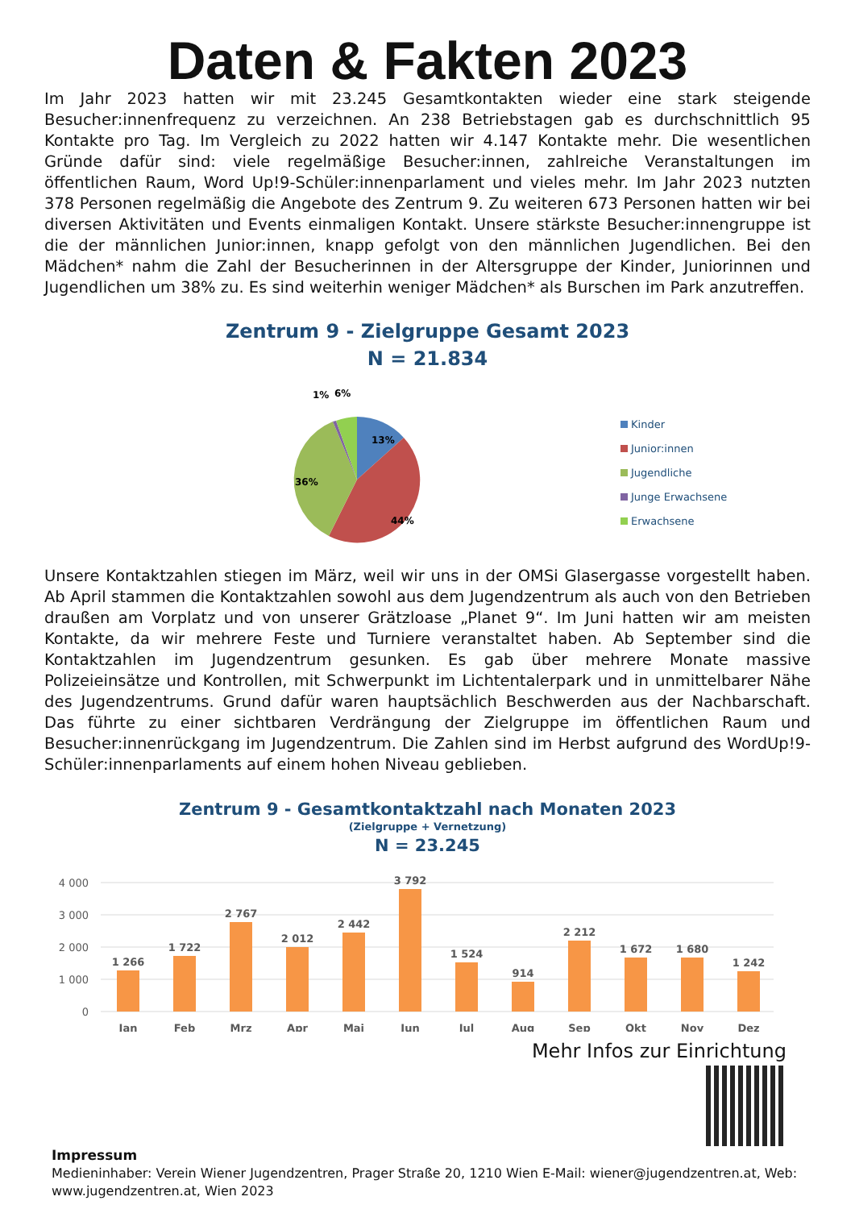Daten & Fakten 2023
Im Jahr 2023 hatten wir mit 23.245 Gesamtkontakten wieder eine stark steigende Besucher:innenfrequenz zu verzeichnen. An 238 Betriebstagen gab es durchschnittlich 95 Kontakte pro Tag. Im Vergleich zu 2022 hatten wir 4.147 Kontakte mehr. Die wesentlichen Gründe dafür sind: viele regelmäßige Besucher:innen, zahlreiche Veranstaltungen im öffentlichen Raum, Word Up!9-Schüler:innenparlament und vieles mehr. Im Jahr 2023 nutzten 378 Personen regelmäßig die Angebote des Zentrum 9. Zu weiteren 673 Personen hatten wir bei diversen Aktivitäten und Events einmaligen Kontakt. Unsere stärkste Besucher:innengruppe ist die der männlichen Junior:innen, knapp gefolgt von den männlichen Jugendlichen. Bei den Mädchen* nahm die Zahl der Besucherinnen in der Altersgruppe der Kinder, Juniorinnen und Jugendlichen um 38% zu. Es sind weiterhin weniger Mädchen* als Burschen im Park anzutreffen.
Zentrum 9 - Zielgruppe Gesamt 2023
N = 21.834
1%
6%
13%
44%
36%
Kinder
Junior:innen
Jugendliche
Junge Erwachsene
Erwachsene
Unsere Kontaktzahlen stiegen im März, weil wir uns in der OMSi Glasergasse vorgestellt haben. Ab April stammen die Kontaktzahlen sowohl aus dem Jugendzentrum als auch von den Betrieben draußen am Vorplatz und von unserer Grätzloase „Planet 9“. Im Juni hatten wir am meisten Kontakte, da wir mehrere Feste und Turniere veranstaltet haben. Ab September sind die Kontaktzahlen im Jugendzentrum gesunken. Es gab über mehrere Monate massive Polizeieinsätze und Kontrollen, mit Schwerpunkt im Lichtentalerpark und in unmittelbarer Nähe des Jugendzentrums. Grund dafür waren hauptsächlich Beschwerden aus der Nachbarschaft. Das führte zu einer sichtbaren Verdrängung der Zielgruppe im öffentlichen Raum und Besucher:innenrückgang im Jugendzentrum. Die Zahlen sind im Herbst aufgrund des WordUp!9-Schüler:innenparlaments auf einem hohen Niveau geblieben.
Zentrum 9 - Gesamtkontaktzahl nach Monaten 2023
(Zielgruppe + Vernetzung)
N = 23.245
4 000
3 000
2 000
1 000
0
1 266
1 722
2 767
2 012
2 442
3 792
1 524
914
2 212
1 672
1 680
1 242
Jan
Feb
Mrz
Apr
Mai
Jun
Jul
Aug
Sep
Okt
Nov
Dez
Mehr Infos zur Einrichtung
Impressum
Medieninhaber: Verein Wiener Jugendzentren, Prager Straße 20, 1210 Wien E-Mail: wiener@jugendzentren.at, Web: www.jugendzentren.at, Wien 2023